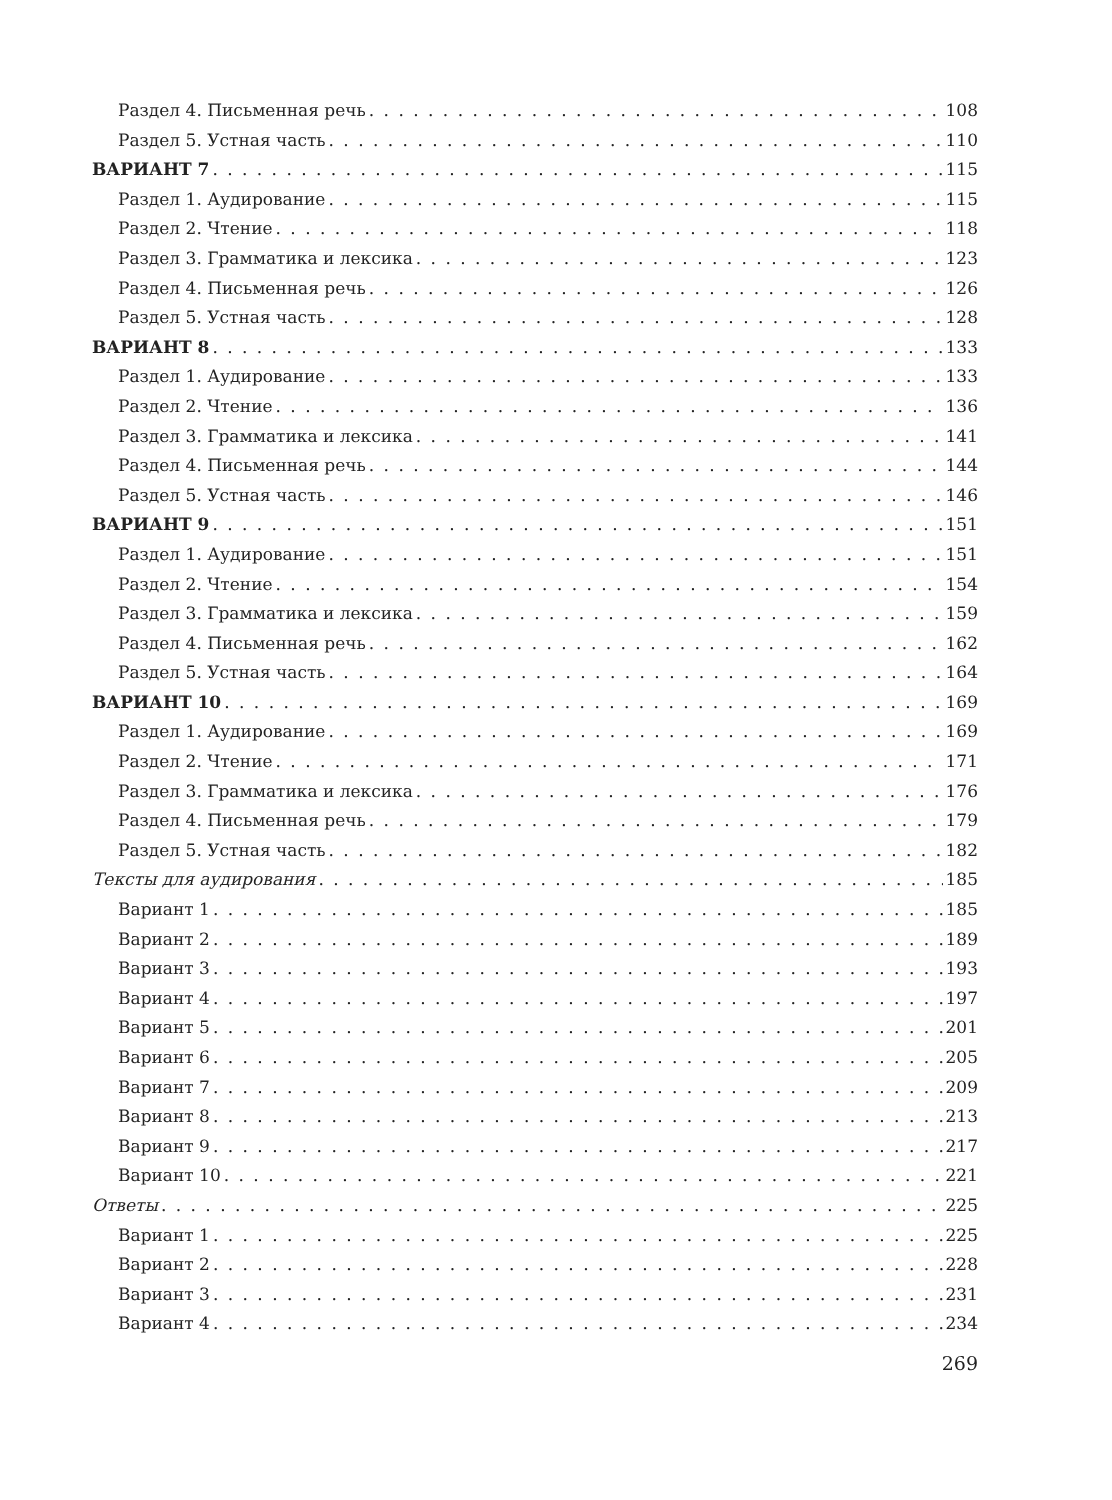Раздел 4. Письменная речь 108
Раздел 5. Устная часть 110
ВАРИАНТ 7 115
Раздел 1. Аудирование 115
Раздел 2. Чтение 118
Раздел 3. Грамматика и лексика 123
Раздел 4. Письменная речь 126
Раздел 5. Устная часть 128
ВАРИАНТ 8 133
Раздел 1. Аудирование 133
Раздел 2. Чтение 136
Раздел 3. Грамматика и лексика 141
Раздел 4. Письменная речь 144
Раздел 5. Устная часть 146
ВАРИАНТ 9 151
Раздел 1. Аудирование 151
Раздел 2. Чтение 154
Раздел 3. Грамматика и лексика 159
Раздел 4. Письменная речь 162
Раздел 5. Устная часть 164
ВАРИАНТ 10 169
Раздел 1. Аудирование 169
Раздел 2. Чтение 171
Раздел 3. Грамматика и лексика 176
Раздел 4. Письменная речь 179
Раздел 5. Устная часть 182
Тексты для аудирования 185
Вариант 1 185
Вариант 2 189
Вариант 3 193
Вариант 4 197
Вариант 5 201
Вариант 6 205
Вариант 7 209
Вариант 8 213
Вариант 9 217
Вариант 10 221
Ответы 225
Вариант 1 225
Вариант 2 228
Вариант 3 231
Вариант 4 234
269